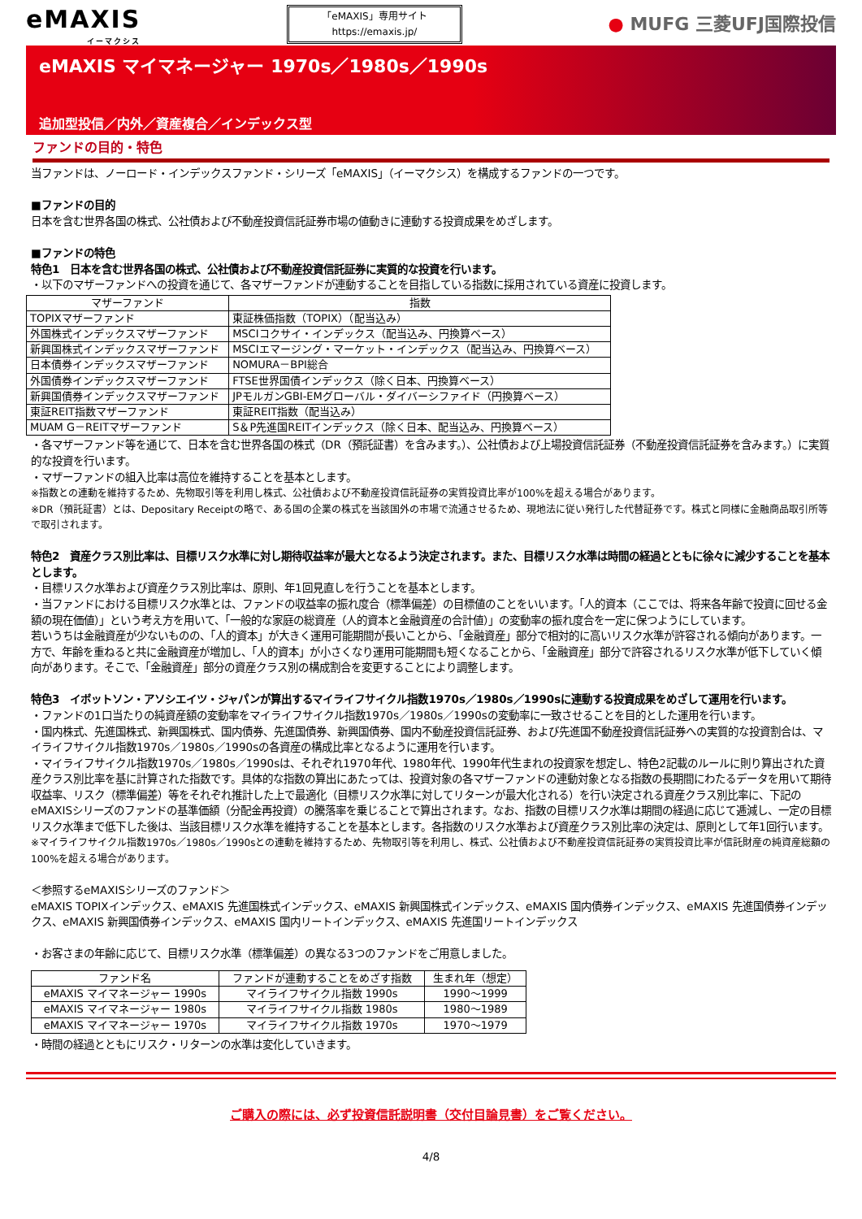eMAXIS
イーマクシス
「eMAXIS」専用サイト
https://emaxis.jp/
● MUFG 三菱UFJ国際投信
eMAXIS マイマネージャー 1970s／1980s／1990s
追加型投信／内外／資産複合／インデックス型
ファンドの目的・特色
当ファンドは、ノーロード・インデックスファンド・シリーズ「eMAXIS」（イーマクシス）を構成するファンドの一つです。
■ファンドの目的
日本を含む世界各国の株式、公社債および不動産投資信託証券市場の値動きに連動する投資成果をめざします。
■ファンドの特色
特色1　日本を含む世界各国の株式、公社債および不動産投資信託証券に実質的な投資を行います。
・以下のマザーファンドへの投資を通じて、各マザーファンドが連動することを目指している指数に採用されている資産に投資します。
| マザーファンド | 指数 |
| --- | --- |
| TOPIXマザーファンド | 東証株価指数（TOPIX）（配当込み） |
| 外国株式インデックスマザーファンド | MSCIコクサイ・インデックス（配当込み、円換算ベース） |
| 新興国株式インデックスマザーファンド | MSCIエマージング・マーケット・インデックス（配当込み、円換算ベース） |
| 日本債券インデックスマザーファンド | NOMURA－BPI総合 |
| 外国債券インデックスマザーファンド | FTSE世界国債インデックス（除く日本、円換算ベース） |
| 新興国債券インデックスマザーファンド | JPモルガンGBI-EMグローバル・ダイバーシファイド（円換算ベース） |
| 東証REIT指数マザーファンド | 東証REIT指数（配当込み） |
| MUAM G－REITマザーファンド | S＆P先進国REITインデックス（除く日本、配当込み、円換算ベース） |
・各マザーファンド等を通じて、日本を含む世界各国の株式（DR（預託証書）を含みます。）、公社債および上場投資信託証券（不動産投資信託証券を含みます。）に実質的な投資を行います。
・マザーファンドの組入比率は高位を維持することを基本とします。
※指数との連動を維持するため、先物取引等を利用し株式、公社債および不動産投資信託証券の実質投資比率が100%を超える場合があります。
※DR（預託証書）とは、Depositary Receiptの略で、ある国の企業の株式を当該国外の市場で流通させるため、現地法に従い発行した代替証券です。株式と同様に金融商品取引所等で取引されます。
特色2　資産クラス別比率は、目標リスク水準に対し期待収益率が最大となるよう決定されます。また、目標リスク水準は時間の経過とともに徐々に減少することを基本とします。
・目標リスク水準および資産クラス別比率は、原則、年1回見直しを行うことを基本とします。
・当ファンドにおける目標リスク水準とは、ファンドの収益率の振れ度合（標準偏差）の目標値のことをいいます。「人的資本（ここでは、将来各年齢で投資に回せる金額の現在価値）」という考え方を用いて、「一般的な家庭の総資産（人的資本と金融資産の合計値）」の変動率の振れ度合を一定に保つようにしています。
若いうちは金融資産が少ないものの、「人的資本」が大きく運用可能期間が長いことから、「金融資産」部分で相対的に高いリスク水準が許容される傾向があります。一方で、年齢を重ねると共に金融資産が増加し、「人的資本」が小さくなり運用可能期間も短くなることから、「金融資産」部分で許容されるリスク水準が低下していく傾向があります。そこで、「金融資産」部分の資産クラス別の構成割合を変更することにより調整します。
特色3　イボットソン・アソシエイツ・ジャパンが算出するマイライフサイクル指数1970s／1980s／1990sに連動する投資成果をめざして運用を行います。
・ファンドの1口当たりの純資産額の変動率をマイライフサイクル指数1970s／1980s／1990sの変動率に一致させることを目的とした運用を行います。
・国内株式、先進国株式、新興国株式、国内債券、先進国債券、新興国債券、国内不動産投資信託証券、および先進国不動産投資信託証券への実質的な投資割合は、マイライフサイクル指数1970s／1980s／1990sの各資産の構成比率となるように運用を行います。
・マイライフサイクル指数1970s／1980s／1990sは、それぞれ1970年代、1980年代、1990年代生まれの投資家を想定し、特色2記載のルールに則り算出された資産クラス別比率を基に計算された指数です。具体的な指数の算出にあたっては、投資対象の各マザーファンドの連動対象となる指数の長期間にわたるデータを用いて期待収益率、リスク（標準偏差）等をそれぞれ推計した上で最適化（目標リスク水準に対してリターンが最大化される）を行い決定される資産クラス別比率に、下記のeMAXISシリーズのファンドの基準価額（分配金再投資）の騰落率を乗じることで算出されます。なお、指数の目標リスク水準は期間の経過に応じて逓減し、一定の目標リスク水準まで低下した後は、当該目標リスク水準を維持することを基本とします。各指数のリスク水準および資産クラス別比率の決定は、原則として年1回行います。
※マイライフサイクル指数1970s／1980s／1990sとの連動を維持するため、先物取引等を利用し、株式、公社債および不動産投資信託証券の実質投資比率が信託財産の純資産総額の100%を超える場合があります。
＜参照するeMAXISシリーズのファンド＞
eMAXIS TOPIXインデックス、eMAXIS 先進国株式インデックス、eMAXIS 新興国株式インデックス、eMAXIS 国内債券インデックス、eMAXIS 先進国債券インデックス、eMAXIS 新興国債券インデックス、eMAXIS 国内リートインデックス、eMAXIS 先進国リートインデックス
・お客さまの年齢に応じて、目標リスク水準（標準偏差）の異なる3つのファンドをご用意しました。
| ファンド名 | ファンドが連動することをめざす指数 | 生まれ年（想定） |
| --- | --- | --- |
| eMAXIS マイマネージャー 1990s | マイライフサイクル指数 1990s | 1990～1999 |
| eMAXIS マイマネージャー 1980s | マイライフサイクル指数 1980s | 1980～1989 |
| eMAXIS マイマネージャー 1970s | マイライフサイクル指数 1970s | 1970～1979 |
・時間の経過とともにリスク・リターンの水準は変化していきます。
ご購入の際には、必ず投資信託説明書（交付目論見書）をご覧ください。
4/8